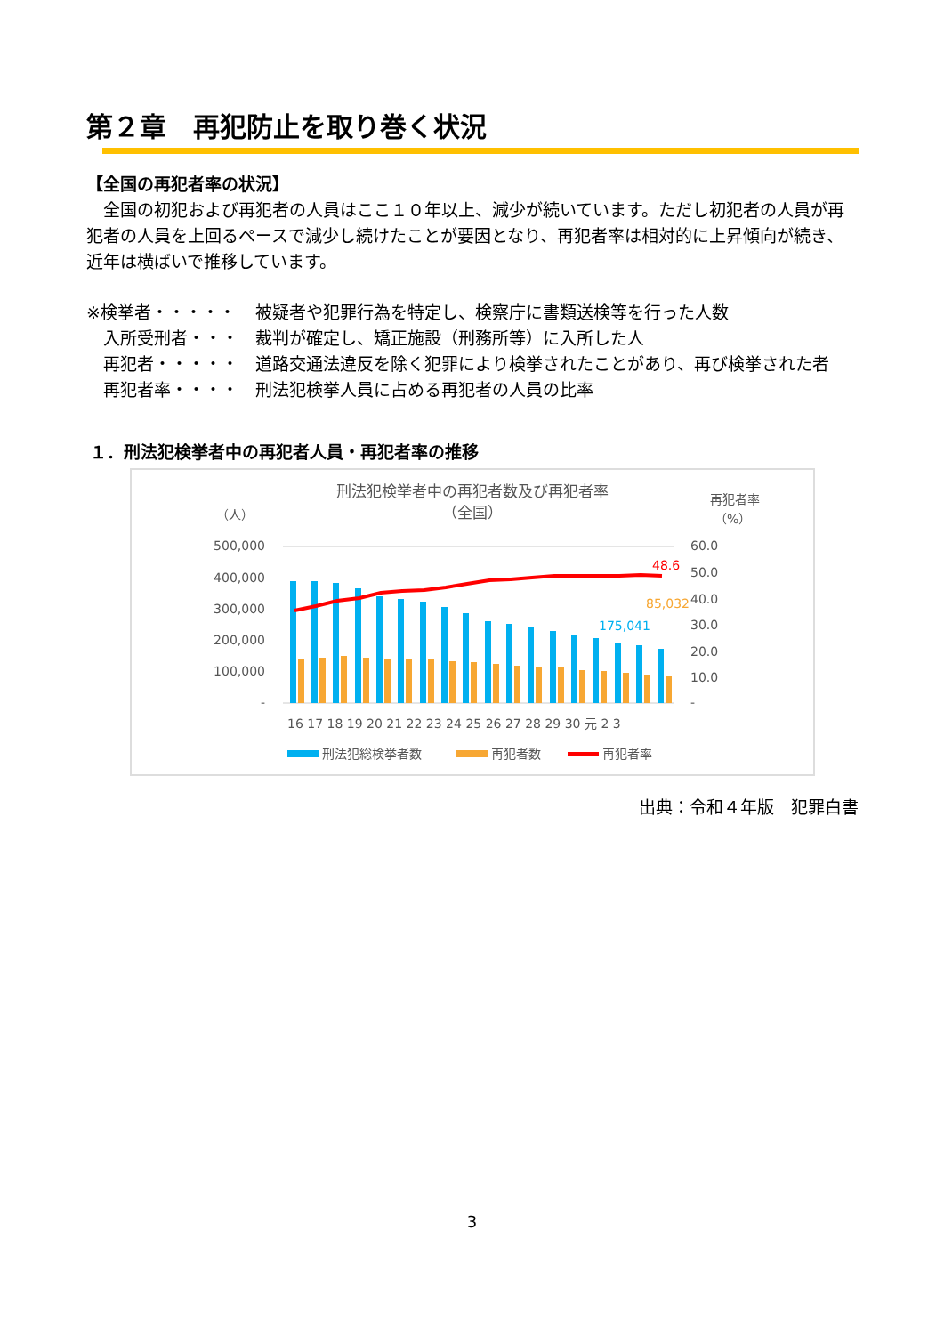第２章　再犯防止を取り巻く状況
【全国の再犯者率の状況】
　全国の初犯および再犯者の人員はここ１０年以上、減少が続いています。ただし初犯者の人員が再犯者の人員を上回るペースで減少し続けたことが要因となり、再犯者率は相対的に上昇傾向が続き、近年は横ばいで推移しています。
※検挙者・・・・・ 被疑者や犯罪行為を特定し、検察庁に書類送検等を行った人数
　入所受刑者・・・ 裁判が確定し、矯正施設（刑務所等）に入所した人
　再犯者・・・・・ 道路交通法違反を除く犯罪により検挙されたことがあり、再び検挙された者
　再犯者率・・・・ 刑法犯検挙人員に占める再犯者の人員の比率
１．刑法犯検挙者中の再犯者人員・再犯者率の推移
刑法犯検挙者中の再犯者数及び再犯者率
（全国）
（人）
再犯者率
（%）
500,000
400,000
300,000
200,000
100,000
-
60.0
50.0
40.0
30.0
20.0
10.0
-
48.6
85,032
175,041
16 17 18 19 20 21 22 23 24 25 26 27 28 29 30 元 2 3
刑法犯総検挙者数
再犯者数
再犯者率
出典：令和４年版　犯罪白書
3